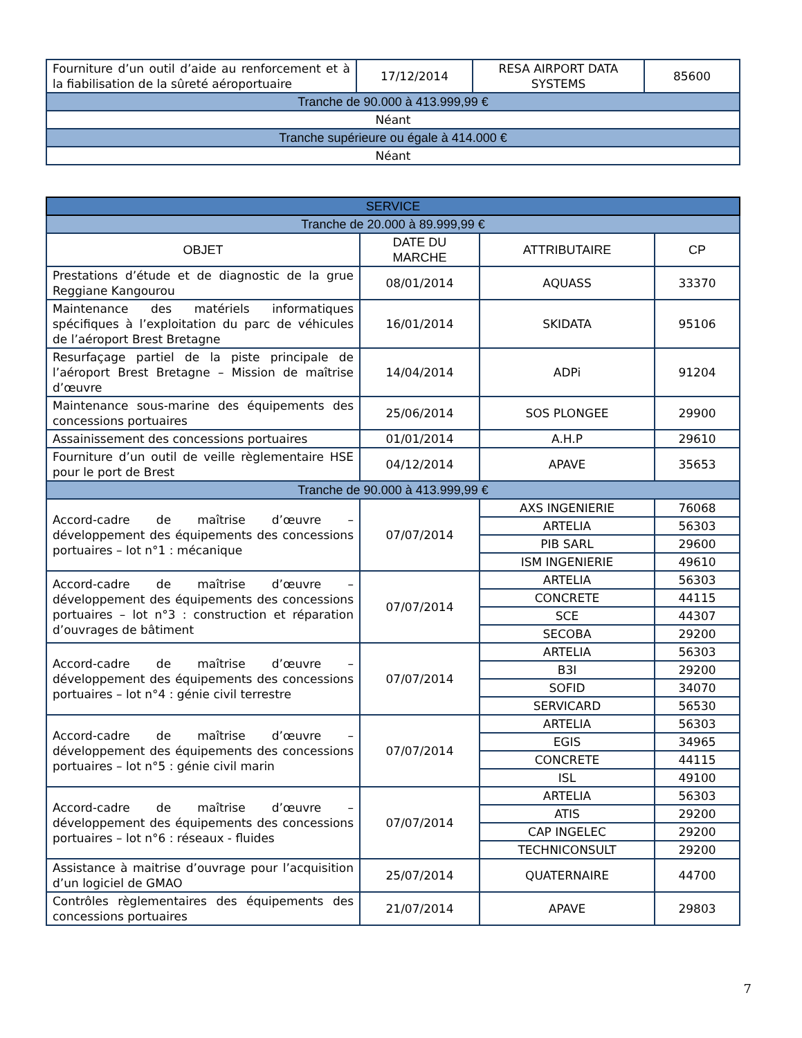| Fourniture d’un outil d’aide au renforcement et à la fiabilisation de la sûreté aéroportuaire | 17/12/2014 | RESA AIRPORT DATA SYSTEMS | 85600 |
| Tranche de 90.000 à 413.999,99 € | | | |
| Néant | | | |
| Tranche supérieure ou égale à 414.000 € | | | |
| Néant | | | |
| SERVICE | | | |
| Tranche de 20.000 à 89.999,99 € | | | |
| OBJET | DATE DU MARCHE | ATTRIBUTAIRE | CP |
| Prestations d’étude et de diagnostic de la grue Reggiane Kangourou | 08/01/2014 | AQUASS | 33370 |
| Maintenance des matériels informatiques spécifiques à l’exploitation du parc de véhicules de l’aéroport Brest Bretagne | 16/01/2014 | SKIDATA | 95106 |
| Resurfaçage partiel de la piste principale de l’aéroport Brest Bretagne – Mission de maîtrise d’œuvre | 14/04/2014 | ADPi | 91204 |
| Maintenance sous-marine des équipements des concessions portuaires | 25/06/2014 | SOS PLONGEE | 29900 |
| Assainissement des concessions portuaires | 01/01/2014 | A.H.P | 29610 |
| Fourniture d’un outil de veille règlementaire HSE pour le port de Brest | 04/12/2014 | APAVE | 35653 |
| Tranche de 90.000 à 413.999,99 € | | | |
| Accord-cadre de maîtrise d’œuvre – développement des équipements des concessions portuaires – lot n°1 : mécanique | 07/07/2014 | AXS INGENIERIE | 76068 |
| | | ARTELIA | 56303 |
| | | PIB SARL | 29600 |
| | | ISM INGENIERIE | 49610 |
| Accord-cadre de maîtrise d’œuvre – développement des équipements des concessions portuaires – lot n°3 : construction et réparation d’ouvrages de bâtiment | 07/07/2014 | ARTELIA | 56303 |
| | | CONCRETE | 44115 |
| | | SCE | 44307 |
| | | SECOBA | 29200 |
| Accord-cadre de maîtrise d’œuvre – développement des équipements des concessions portuaires – lot n°4 : génie civil terrestre | 07/07/2014 | ARTELIA | 56303 |
| | | B3I | 29200 |
| | | SOFID | 34070 |
| | | SERVICARD | 56530 |
| Accord-cadre de maîtrise d’œuvre – développement des équipements des concessions portuaires – lot n°5 : génie civil marin | 07/07/2014 | ARTELIA | 56303 |
| | | EGIS | 34965 |
| | | CONCRETE | 44115 |
| | | ISL | 49100 |
| Accord-cadre de maîtrise d’œuvre – développement des équipements des concessions portuaires – lot n°6 : réseaux - fluides | 07/07/2014 | ARTELIA | 56303 |
| | | ATIS | 29200 |
| | | CAP INGELEC | 29200 |
| | | TECHNICONSULT | 29200 |
| Assistance à maitrise d’ouvrage pour l’acquisition d’un logiciel de GMAO | 25/07/2014 | QUATERNAIRE | 44700 |
| Contrôles règlementaires des équipements des concessions portuaires | 21/07/2014 | APAVE | 29803 |
7